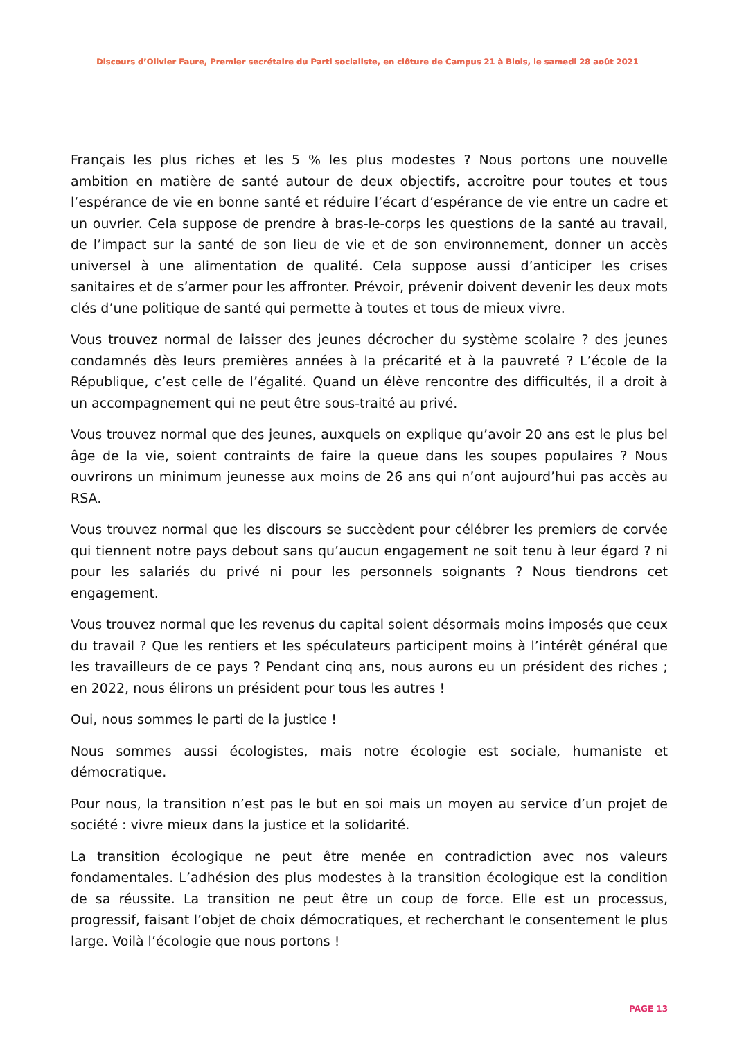Discours d’Olivier Faure, Premier secrétaire du Parti socialiste, en clôture de Campus 21 à Blois, le samedi 28 août 2021
Français les plus riches et les 5 % les plus modestes ? Nous portons une nouvelle ambition en matière de santé autour de deux objectifs, accroître pour toutes et tous l’espérance de vie en bonne santé et réduire l’écart d’espérance de vie entre un cadre et un ouvrier. Cela suppose de prendre à bras-le-corps les questions de la santé au travail, de l’impact sur la santé de son lieu de vie et de son environnement, donner un accès universel à une alimentation de qualité. Cela suppose aussi d’anticiper les crises sanitaires et de s’armer pour les affronter. Prévoir, prévenir doivent devenir les deux mots clés d’une politique de santé qui permette à toutes et tous de mieux vivre.
Vous trouvez normal de laisser des jeunes décrocher du système scolaire ? des jeunes condamnés dès leurs premières années à la précarité et à la pauvreté ? L’école de la République, c’est celle de l’égalité. Quand un élève rencontre des difficultés, il a droit à un accompagnement qui ne peut être sous-traité au privé.
Vous trouvez normal que des jeunes, auxquels on explique qu’avoir 20 ans est le plus bel âge de la vie, soient contraints de faire la queue dans les soupes populaires ? Nous ouvrirons un minimum jeunesse aux moins de 26 ans qui n’ont aujourd’hui pas accès au RSA.
Vous trouvez normal que les discours se succèdent pour célébrer les premiers de corvée qui tiennent notre pays debout sans qu’aucun engagement ne soit tenu à leur égard ? ni pour les salariés du privé ni pour les personnels soignants ? Nous tiendrons cet engagement.
Vous trouvez normal que les revenus du capital soient désormais moins imposés que ceux du travail ? Que les rentiers et les spéculateurs participent moins à l’intérêt général que les travailleurs de ce pays ? Pendant cinq ans, nous aurons eu un président des riches ; en 2022, nous élirons un président pour tous les autres !
Oui, nous sommes le parti de la justice !
Nous sommes aussi écologistes, mais notre écologie est sociale, humaniste et démocratique.
Pour nous, la transition n’est pas le but en soi mais un moyen au service d’un projet de société : vivre mieux dans la justice et la solidarité.
La transition écologique ne peut être menée en contradiction avec nos valeurs fondamentales. L’adhésion des plus modestes à la transition écologique est la condition de sa réussite. La transition ne peut être un coup de force. Elle est un processus, progressif, faisant l’objet de choix démocratiques, et recherchant le consentement le plus large. Voilà l’écologie que nous portons !
PAGE 13